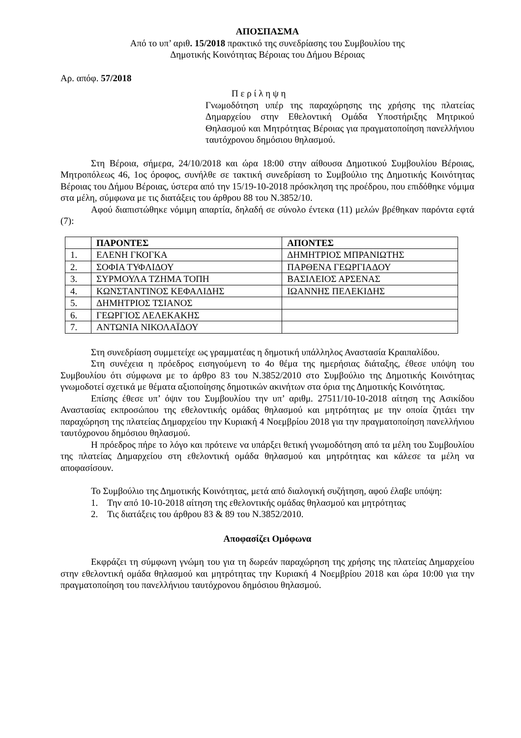ΑΠΟΣΠΑΣΜΑ
Από το υπ’ αριθ. 15/2018 πρακτικό της συνεδρίασης του Συμβουλίου της
Δημοτικής Κοινότητας Βέροιας του Δήμου Βέροιας
Αρ. απόφ. 57/2018
Π ε ρ ί λ η ψ η
Γνωμοδότηση υπέρ της παραχώρησης της χρήσης της πλατείας Δημαρχείου στην Εθελοντική Ομάδα Υποστήριξης Μητρικού Θηλασμού και Μητρότητας Βέροιας για πραγματοποίηση πανελλήνιου ταυτόχρονου δημόσιου θηλασμού.
Στη Βέροια, σήμερα, 24/10/2018 και ώρα 18:00 στην αίθουσα Δημοτικού Συμβουλίου Βέροιας, Μητροπόλεως 46, 1ος όροφος, συνήλθε σε τακτική συνεδρίαση το Συμβούλιο της Δημοτικής Κοινότητας Βέροιας του Δήμου Βέροιας, ύστερα από την 15/19-10-2018 πρόσκληση της προέδρου, που επιδόθηκε νόμιμα στα μέλη, σύμφωνα με τις διατάξεις του άρθρου 88 του Ν.3852/10.
Αφού διαπιστώθηκε νόμιμη απαρτία, δηλαδή σε σύνολο έντεκα (11) μελών βρέθηκαν παρόντα εφτά (7):
| | ΠΑΡΟΝΤΕΣ | ΑΠΟΝΤΕΣ |
| --- | --- | --- |
| 1. | ΕΛΕΝΗ ΓΚΟΓΚΑ | ΔΗΜΗΤΡΙΟΣ ΜΠΡΑΝΙΩΤΗΣ |
| 2. | ΣΟΦΙΑ ΤΥΦΛΙΔΟΥ | ΠΑΡΘΕΝΑ ΓΕΩΡΓΙΑΔΟΥ |
| 3. | ΣΥΡΜΟΥΛΑ ΤΖΗΜΑ ΤΟΠΗ | ΒΑΣΙΛΕΙΟΣ ΑΡΣΕΝΑΣ |
| 4. | ΚΩΝΣΤΑΝΤΙΝΟΣ ΚΕΦΑΛΙΔΗΣ | ΙΩΑΝΝΗΣ ΠΕΛΕΚΙΔΗΣ |
| 5. | ΔΗΜΗΤΡΙΟΣ ΤΣΙΑΝΟΣ | |
| 6. | ΓΕΩΡΓΙΟΣ ΛΕΛΕΚΑΚΗΣ | |
| 7. | ΑΝΤΩΝΙΑ ΝΙΚΟΛΑΪΔΟΥ | |
Στη συνεδρίαση συμμετείχε ως γραμματέας η δημοτική υπάλληλος Αναστασία Κραιπαλίδου.
Στη συνέχεια η πρόεδρος εισηγούμενη το 4ο θέμα της ημερήσιας διάταξης, έθεσε υπόψη του Συμβουλίου ότι σύμφωνα με το άρθρο 83 του Ν.3852/2010 στο Συμβούλιο της Δημοτικής Κοινότητας γνωμοδοτεί σχετικά με θέματα αξιοποίησης δημοτικών ακινήτων στα όρια της Δημοτικής Κοινότητας.
Επίσης έθεσε υπ’ όψιν του Συμβουλίου την υπ’ αριθμ. 27511/10-10-2018 αίτηση της Ασικίδου Αναστασίας εκπροσώπου της εθελοντικής ομάδας θηλασμού και μητρότητας με την οποία ζητάει την παραχώρηση της πλατείας Δημαρχείου την Κυριακή 4 Νοεμβρίου 2018 για την πραγματοποίηση πανελλήνιου ταυτόχρονου δημόσιου θηλασμού.
Η πρόεδρος πήρε το λόγο και πρότεινε να υπάρξει θετική γνωμοδότηση από τα μέλη του Συμβουλίου της πλατείας Δημαρχείου στη εθελοντική ομάδα θηλασμού και μητρότητας και κάλεσε τα μέλη να αποφασίσουν.
Το Συμβούλιο της Δημοτικής Κοινότητας, μετά από διαλογική συζήτηση, αφού έλαβε υπόψη:
1. Την από 10-10-2018 αίτηση της εθελοντικής ομάδας θηλασμού και μητρότητας
2. Τις διατάξεις του άρθρου 83 & 89 του Ν.3852/2010.
Αποφασίζει Ομόφωνα
Εκφράζει τη σύμφωνη γνώμη του για τη δωρεάν παραχώρηση της χρήσης της πλατείας Δημαρχείου στην εθελοντική ομάδα θηλασμού και μητρότητας την Κυριακή 4 Νοεμβρίου 2018 και ώρα 10:00 για την πραγματοποίηση του πανελλήνιου ταυτόχρονου δημόσιου θηλασμού.